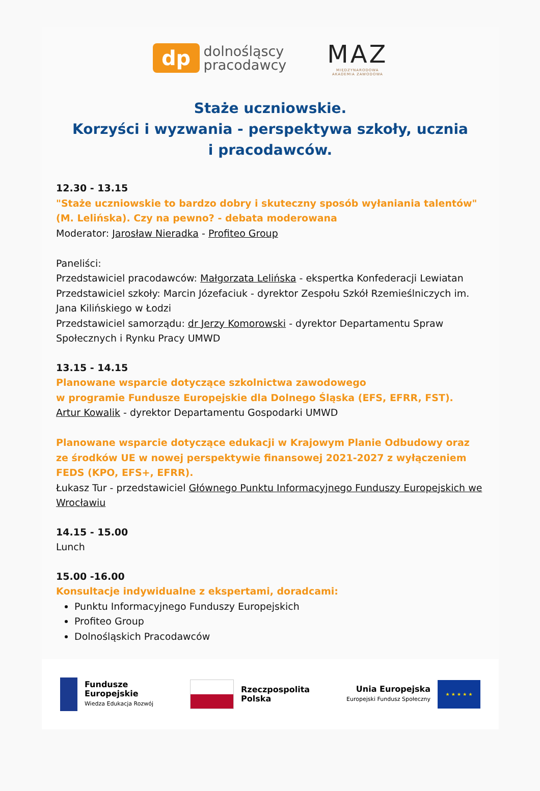dp
dolnośląscy
pracodawcy
MAZ
MIĘDZYNARODOWA
AKADEMIA ZAWODOWA
Staże uczniowskie.
Korzyści i wyzwania - perspektywa szkoły, ucznia
i pracodawców.
12.30 - 13.15
"Staże uczniowskie to bardzo dobry i skuteczny sposób wyłaniania talentów" (M. Lelińska). Czy na pewno? - debata moderowana
Moderator: Jarosław Nieradka - Profiteo Group
Paneliści:
Przedstawiciel pracodawców: Małgorzata Lelińska - ekspertka Konfederacji Lewiatan
Przedstawiciel szkoły: Marcin Józefaciuk - dyrektor Zespołu Szkół Rzemieślniczych im. Jana Kilińskiego w Łodzi
Przedstawiciel samorządu: dr Jerzy Komorowski - dyrektor Departamentu Spraw Społecznych i Rynku Pracy UMWD
13.15 - 14.15
Planowane wsparcie dotyczące szkolnictwa zawodowego
w programie Fundusze Europejskie dla Dolnego Śląska (EFS, EFRR, FST).
Artur Kowalik - dyrektor Departamentu Gospodarki UMWD
Planowane wsparcie dotyczące edukacji w Krajowym Planie Odbudowy oraz ze środków UE w nowej perspektywie finansowej 2021-2027 z wyłączeniem FEDS (KPO, EFS+, EFRR).
Łukasz Tur - przedstawiciel Głównego Punktu Informacyjnego Funduszy Europejskich we Wrocławiu
14.15 - 15.00
Lunch
15.00 -16.00
Konsultacje indywidualne z ekspertami, doradcami:
Punktu Informacyjnego Funduszy Europejskich
Profiteo Group
Dolnośląskich Pracodawców
Fundusze
Europejskie
Wiedza Edukacja Rozwój
Rzeczpospolita
Polska
Unia Europejska
Europejski Fundusz Społeczny
★ ★ ★ ★ ★